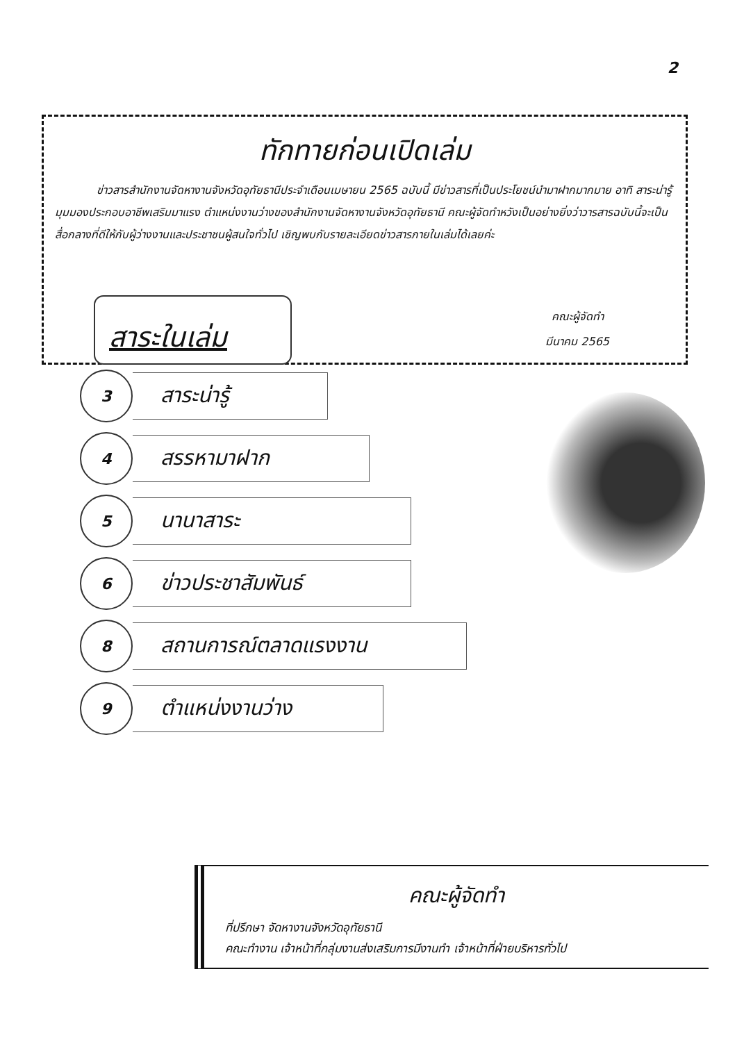2
ทักทายก่อนเปิดเล่ม
ข่าวสารสำนักงานจัดหางานจังหวัดอุทัยธานีประจำเดือนเมษายน 2565 ฉบับนี้ มีข่าวสารที่เป็นประโยชน์นำมาฝากมากมาย อาทิ สาระน่ารู้ มุมมองประกอบอาชีพเสริมมาแรง ตำแหน่งงานว่างของสำนักงานจัดหางานจังหวัดอุทัยธานี คณะผู้จัดทำหวังเป็นอย่างยิ่งว่าวารสารฉบับนี้จะเป็นสื่อกลางที่ดีให้กับผู้ว่างงานและประชาชนผู้สนใจทั่วไป เชิญพบกับรายละเอียดข่าวสารภายในเล่มได้เลยค่ะ
คณะผู้จัดทำ
มีนาคม 2565
สาระในเล่ม
3
สาระน่ารู้
4
สรรหามาฝาก
5
นานาสาระ
6
ข่าวประชาสัมพันธ์
8
สถานการณ์ตลาดแรงงาน
9
ตำแหน่งงานว่าง
คณะผู้จัดทำ
ที่ปรึกษา จัดหางานจังหวัดอุทัยธานี
คณะทำงาน เจ้าหน้าที่กลุ่มงานส่งเสริมการมีงานทำ เจ้าหน้าที่ฝ่ายบริหารทั่วไป